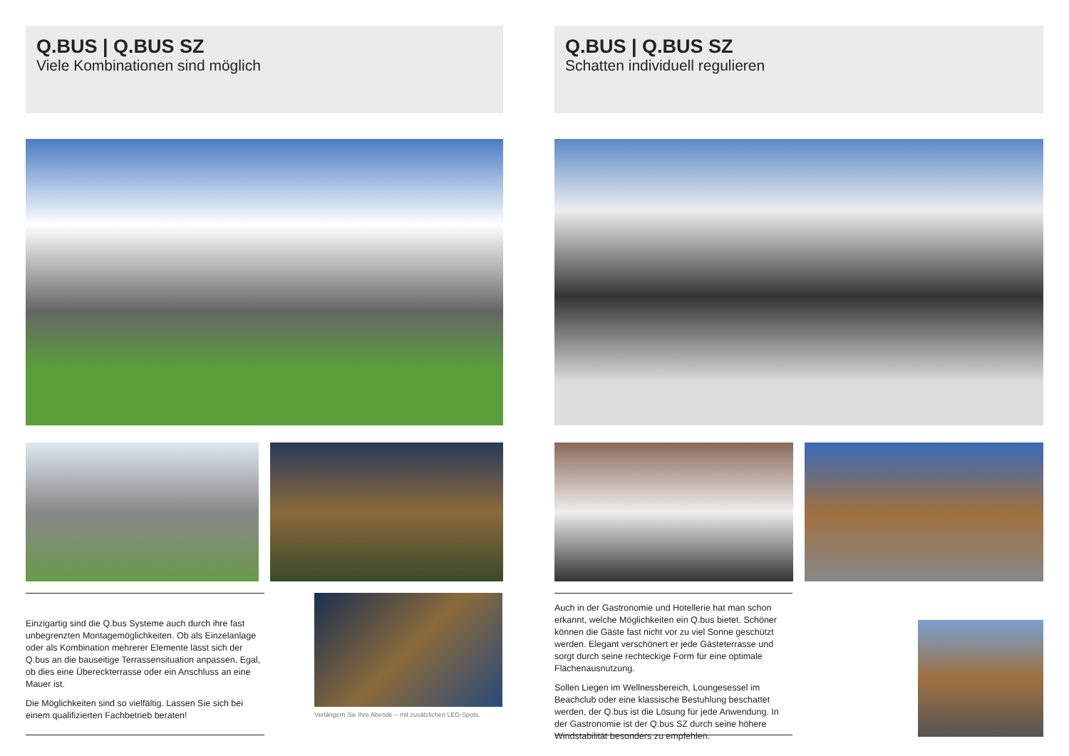Q.BUS | Q.BUS SZ
Viele Kombinationen sind möglich
Einzigartig sind die Q.bus Systeme auch durch ihre fast unbe­grenzten Montagemöglichkeiten. Ob als Einzelanlage oder als Kombination mehrerer Elemente lässt sich der Q.bus an die bauseitige Terrassensituation anpassen. Egal, ob dies eine Übereckterrasse oder ein Anschluss an eine Mauer ist.
Die Möglichkeiten sind so vielfältig. Lassen Sie sich bei einem qualifizierten Fachbetrieb beraten!
Verlängern Sie Ihre Abende – mit zusätzlichen LED-Spots.
Q.BUS | Q.BUS SZ
Schatten individuell regulieren
Auch in der Gastronomie und Hotellerie hat man schon erkannt, welche Möglichkeiten ein Q.bus bietet. Schöner können die Gäste fast nicht vor zu viel Sonne geschützt werden. Elegant verschönert er jede Gästeterrasse und sorgt durch seine recht­eckige Form für eine optimale Flächenausnutzung.
Sollen Liegen im Wellnessbereich, Loungesessel im Beachclub oder eine klassische Bestuhlung beschattet werden, der Q.bus ist die Lösung für jede Anwendung. In der Gastronomie ist der Q.bus SZ durch seine höhere Windstabilität besonders zu empfehlen.